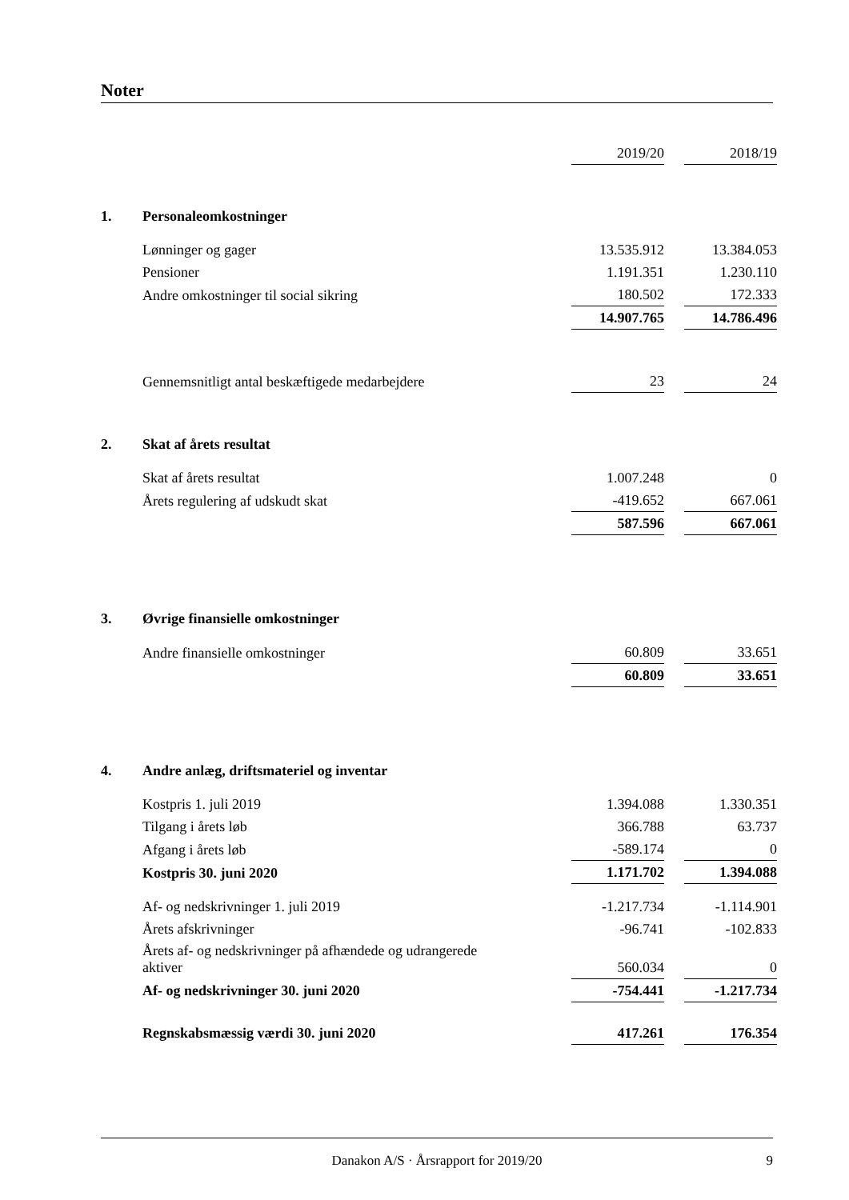Noter
| | | 2019/20 | | 2018/19 |
| 1. | Personaleomkostninger | | | |
| | Lønninger og gager | 13.535.912 | | 13.384.053 |
| | Pensioner | 1.191.351 | | 1.230.110 |
| | Andre omkostninger til social sikring | 180.502 | | 172.333 |
| | | 14.907.765 | | 14.786.496 |
| | Gennemsnitligt antal beskæftigede medarbejdere | 23 | | 24 |
| 2. | Skat af årets resultat | | | |
| | Skat af årets resultat | 1.007.248 | | 0 |
| | Årets regulering af udskudt skat | -419.652 | | 667.061 |
| | | 587.596 | | 667.061 |
| 3. | Øvrige finansielle omkostninger | | | |
| | Andre finansielle omkostninger | 60.809 | | 33.651 |
| | | 60.809 | | 33.651 |
| 4. | Andre anlæg, driftsmateriel og inventar | | | |
| | Kostpris 1. juli 2019 | 1.394.088 | | 1.330.351 |
| | Tilgang i årets løb | 366.788 | | 63.737 |
| | Afgang i årets løb | -589.174 | | 0 |
| | Kostpris 30. juni 2020 | 1.171.702 | | 1.394.088 |
| | Af- og nedskrivninger 1. juli 2019 | -1.217.734 | | -1.114.901 |
| | Årets afskrivninger | -96.741 | | -102.833 |
| | Årets af- og nedskrivninger på afhændede og udrangerede aktiver | 560.034 | | 0 |
| | Af- og nedskrivninger 30. juni 2020 | -754.441 | | -1.217.734 |
| | Regnskabsmæssig værdi 30. juni 2020 | 417.261 | | 176.354 |
Danakon A/S · Årsrapport for 2019/20 9